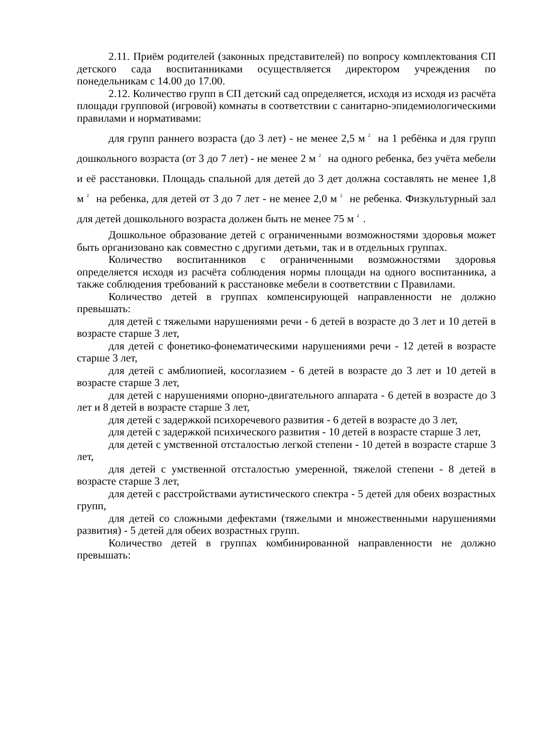2.11. Приём родителей (законных представителей) по вопросу комплектования СП детского сада воспитанниками осуществляется директором учреждения по понедельникам с 14.00 до 17.00.
2.12. Количество групп в СП детский сад определяется, исходя из исходя из расчёта площади групповой (игровой) комнаты в соответствии с санитарно-эпидемиологическими правилами и нормативами:
для групп раннего возраста (до 3 лет) - не менее 2,5 м<sup>2</sup> на 1 ребёнка и для групп дошкольного возраста (от 3 до 7 лет) - не менее 2 м<sup>2</sup> на одного ребенка, без учёта мебели и её расстановки. Площадь спальной для детей до 3 дет должна составлять не менее 1,8 м<sup>2</sup> на ребенка, для детей от 3 до 7 лет - не менее 2,0 м<sup>2</sup> не ребенка. Физкультурный зал для детей дошкольного возраста должен быть не менее 75 м<sup>2</sup>.
Дошкольное образование детей с ограниченными возможностями здоровья может быть организовано как совместно с другими детьми, так и в отдельных группах.
Количество воспитанников с ограниченными возможностями здоровья определяется исходя из расчёта соблюдения нормы площади на одного воспитанника, а также соблюдения требований к расстановке мебели в соответствии с Правилами.
Количество детей в группах компенсирующей направленности не должно превышать:
для детей с тяжелыми нарушениями речи - 6 детей в возрасте до 3 лет и 10 детей в возрасте старше 3 лет,
для детей с фонетико-фонематическими нарушениями речи - 12 детей в возрасте старше 3 лет,
для детей с амблиопией, косоглазием - 6 детей в возрасте до 3 лет и 10 детей в возрасте старше 3 лет,
для детей с нарушениями опорно-двигательного аппарата - 6 детей в возрасте до 3 лет и 8 детей в возрасте старше 3 лет,
для детей с задержкой психоречевого развития - 6 детей в возрасте до 3 лет,
для детей с задержкой психического развития - 10 детей в возрасте старше 3 лет,
для детей с умственной отсталостью легкой степени - 10 детей в возрасте старше 3 лет,
для детей с умственной отсталостью умеренной, тяжелой степени - 8 детей в возрасте старше 3 лет,
для детей с расстройствами аутистического спектра - 5 детей для обеих возрастных групп,
для детей со сложными дефектами (тяжелыми и множественными нарушениями развития) - 5 детей для обеих возрастных групп.
Количество детей в группах комбинированной направленности не должно превышать: